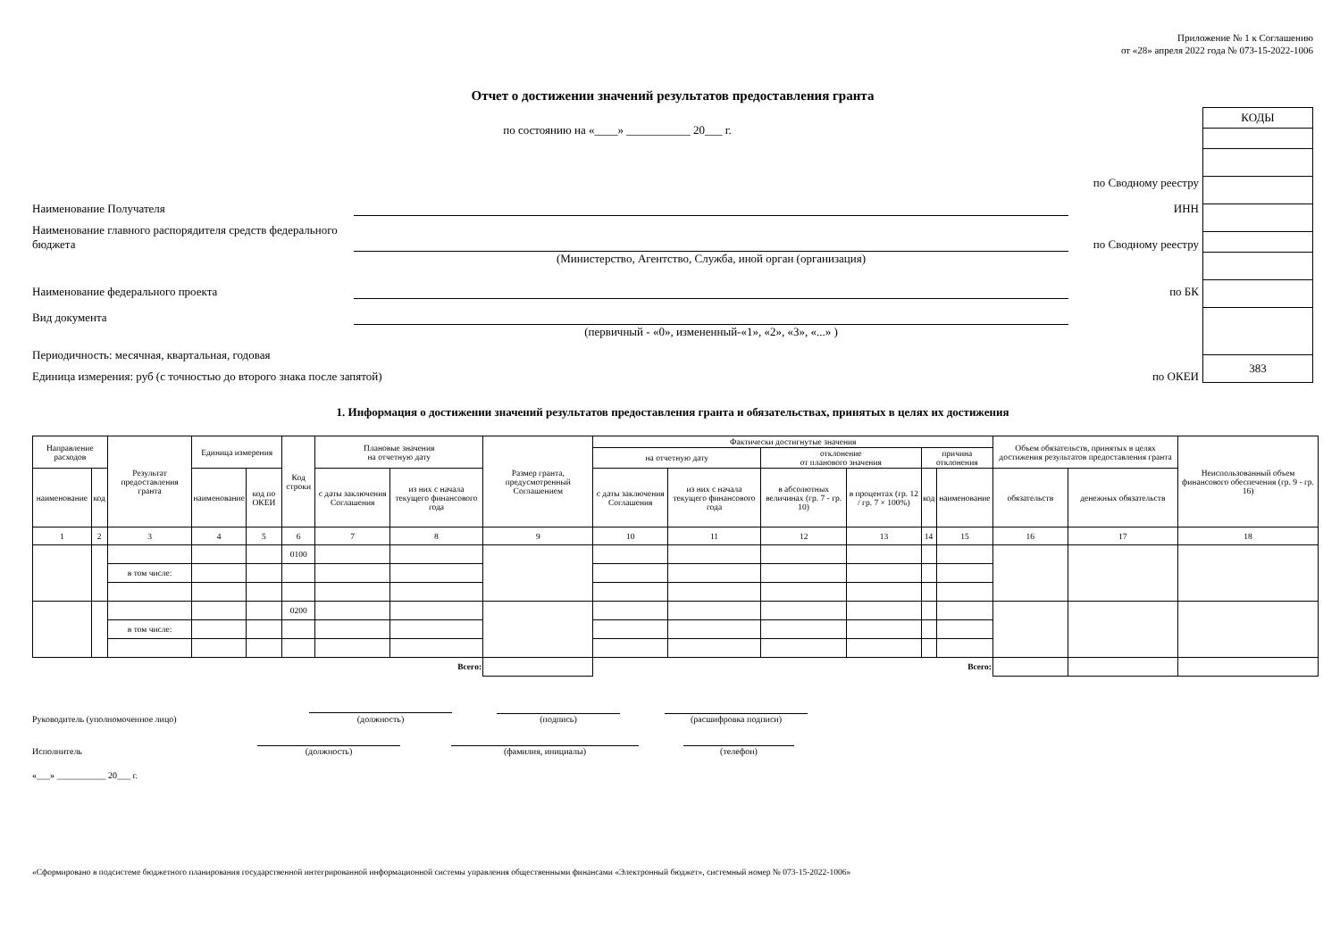Приложение № 1 к Соглашению
от «28» апреля 2022 года № 073-15-2022-1006
Отчет о достижении значений результатов предоставления гранта
по состоянию на «____» ___________ 20___ г.
по Сводному реестру
Наименование Получателя ИНН
Наименование главного распорядителя средств федерального бюджета по Сводному реестру
(Министерство, Агентство, Служба, иной орган (организация)
Наименование федерального проекта по БК
Вид документа
(первичный - «0», измененный-«1», «2», «3», «...» )
Периодичность: месячная, квартальная, годовая
Единица измерения: руб (с точностью до второго знака после запятой) по ОКЕИ
| КОДЫ |
| 383 |
1. Информация о достижении значений результатов предоставления гранта и обязательствах, принятых в целях их достижения
| Направление расходов | | Результат предоставления гранта | Единица измерения | | Код строки | Плановые значения на отчетную дату | | Размер гранта, предусмотренный Соглашением | Фактически достигнутые значения | | | | | | Объем обязательств, принятых в целях достижения результатов предоставления гранта | | Неиспользованный объем финансового обеспечения (гр. 9 - гр. 16) |
| --- | --- | --- | --- | --- | --- | --- | --- | --- | --- | --- | --- | --- | --- | --- | --- | --- | --- |
| | | | | | | | | | на отчетную дату | | отклонение от планового значения | | причина отклонения | | | | |
| наименование | код | | наименование | код по ОКЕИ | | с даты заключения Соглашения | из них с начала текущего финансового года | | с даты заключения Соглашения | из них с начала текущего финансового года | в абсолютных величинах (гр. 7 - гр. 10) | в процентах (гр. 12 / гр. 7 × 100%) | код | наименование | обязательств | денежных обязательств | |
| 1 | 2 | 3 | 4 | 5 | 6 | 7 | 8 | 9 | 10 | 11 | 12 | 13 | 14 | 15 | 16 | 17 | 18 |
| | | | | | 0100 | | | | | | | | | | | | |
| | | в том числе: | | | | | | | | | | | | | | | |
| | | | | | 0200 | | | | | | | | | | | | |
| | | в том числе: | | | | | | | | | | | | | | | |
| Всего: | | | | | | | | | Всего: | | | | | | | | |
Руководитель (уполномоченное лицо) (должность) (подпись) (расшифровка подписи)
Исполнитель (должность) (фамилия, инициалы) (телефон)
«___» ___________ 20___ г.
«Сформировано в подсистеме бюджетного планирования государственной интегрированной информационной системы управления общественными финансами «Электронный бюджет», системный номер № 073-15-2022-1006»